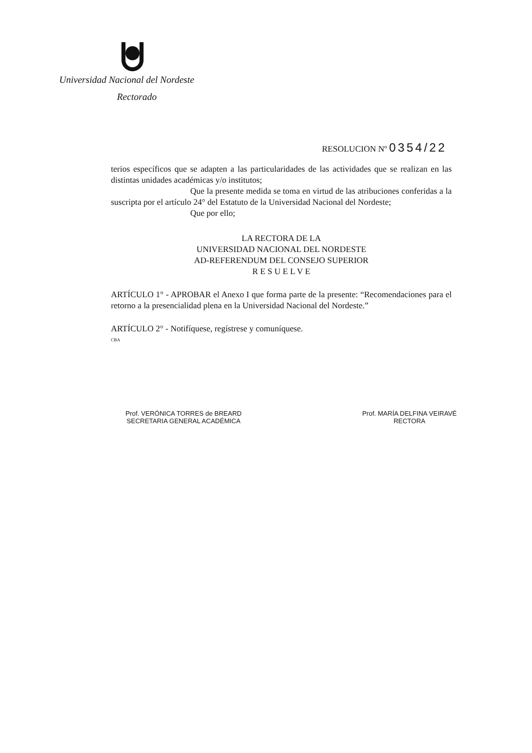Universidad Nacional del Nordeste
Rectorado
RESOLUCION Nº 0354/22
terios específicos que se adapten a las particularidades de las actividades que se realizan en las distintas unidades académicas y/o institutos;
Que la presente medida se toma en virtud de las atribuciones conferidas a la suscripta por el artículo 24° del Estatuto de la Universidad Nacional del Nordeste;
Que por ello;
LA RECTORA DE LA
UNIVERSIDAD NACIONAL DEL NORDESTE
AD-REFERENDUM DEL CONSEJO SUPERIOR
R E S U E L V E
ARTÍCULO 1° - APROBAR el Anexo I que forma parte de la presente: “Recomendaciones para el retorno a la presencialidad plena en la Universidad Nacional del Nordeste.”
ARTÍCULO 2° - Notifíquese, regístrese y comuníquese.
CBA
Prof. VERÓNICA TORRES de BREARD
SECRETARIA GENERAL ACADÉMICA
Prof. MARÍA DELFINA VEIRAVÉ
RECTORA